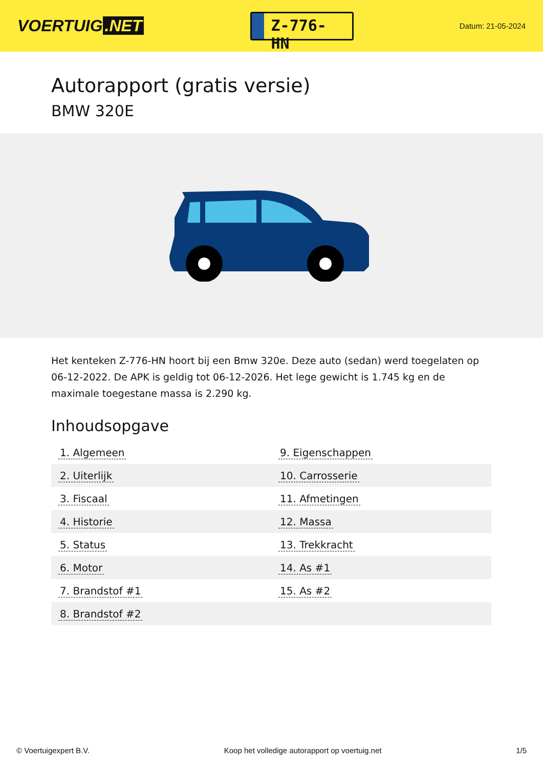VOERTUIG.NET
Z-776-HN
Datum: 21-05-2024
Autorapport (gratis versie)
BMW 320E
Het kenteken Z-776-HN hoort bij een Bmw 320e. Deze auto (sedan) werd toegelaten op 06-12-2022. De APK is geldig tot 06-12-2026. Het lege gewicht is 1.745 kg en de maximale toegestane massa is 2.290 kg.
Inhoudsopgave
| 1. Algemeen | 9. Eigenschappen |
| 2. Uiterlijk | 10. Carrosserie |
| 3. Fiscaal | 11. Afmetingen |
| 4. Historie | 12. Massa |
| 5. Status | 13. Trekkracht |
| 6. Motor | 14. As #1 |
| 7. Brandstof #1 | 15. As #2 |
| 8. Brandstof #2 | |
© Voertuigexpert B.V. Koop het volledige autorapport op voertuig.net 1/5